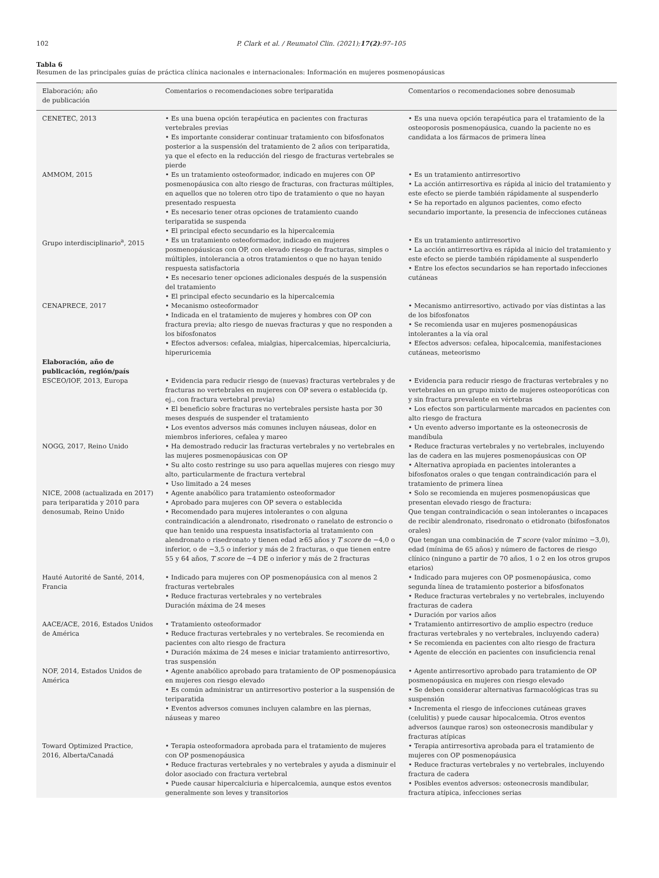102 P. Clark et al. / Reumatol Clin. (2021);17(2):97–105
Tabla 6
Resumen de las principales guías de práctica clínica nacionales e internacionales: Información en mujeres posmenopáusicas
| Elaboración; año de publicación | Comentarios o recomendaciones sobre teriparatida | Comentarios o recomendaciones sobre denosumab |
| --- | --- | --- |
| CENETEC, 2013 | • Es una buena opción terapéutica en pacientes con fracturas vertebrales previas • Es importante considerar continuar tratamiento con bifosfonatos posterior a la suspensión del tratamiento de 2 años con teriparatida, ya que el efecto en la reducción del riesgo de fracturas vertebrales se pierde | • Es una nueva opción terapéutica para el tratamiento de la osteoporosis posmenopáusica, cuando la paciente no es candidata a los fármacos de primera línea |
| AMMOM, 2015 | • Es un tratamiento osteoformador, indicado en mujeres con OP posmenopáusica con alto riesgo de fracturas, con fracturas múltiples, en aquellos que no toleren otro tipo de tratamiento o que no hayan presentado respuesta • Es necesario tener otras opciones de tratamiento cuando teriparatida se suspenda • El principal efecto secundario es la hipercalcemia | • Es un tratamiento antirresortivo • La acción antirresortiva es rápida al inicio del tratamiento y este efecto se pierde también rápidamente al suspenderlo • Se ha reportado en algunos pacientes, como efecto secundario importante, la presencia de infecciones cutáneas |
| Grupo interdisciplinario<sup>a</sup>, 2015 | • Es un tratamiento osteoformador, indicado en mujeres posmenopáusicas con OP, con elevado riesgo de fracturas, simples o múltiples, intolerancia a otros tratamientos o que no hayan tenido respuesta satisfactoria • Es necesario tener opciones adicionales después de la suspensión del tratamiento • El principal efecto secundario es la hipercalcemia | • Es un tratamiento antirresortivo • La acción antirresortiva es rápida al inicio del tratamiento y este efecto se pierde también rápidamente al suspenderlo • Entre los efectos secundarios se han reportado infecciones cutáneas |
| CENAPRECE, 2017 | • Mecanismo osteoformador • Indicada en el tratamiento de mujeres y hombres con OP con fractura previa; alto riesgo de nuevas fracturas y que no responden a los bifosfonatos • Efectos adversos: cefalea, mialgias, hipercalcemias, hipercalciuria, hiperuricemia | • Mecanismo antirresortivo, activado por vías distintas a las de los bifosfonatos • Se recomienda usar en mujeres posmenopáusicas intolerantes a la vía oral • Efectos adversos: cefalea, hipocalcemia, manifestaciones cutáneas, meteorismo |
| Elaboración, año de publicación, región/país | | |
| ESCEO/IOF, 2013, Europa | • Evidencia para reducir riesgo de (nuevas) fracturas vertebrales y de fracturas no vertebrales en mujeres con OP severa o establecida (p. ej., con fractura vertebral previa) • El beneficio sobre fracturas no vertebrales persiste hasta por 30 meses después de suspender el tratamiento • Los eventos adversos más comunes incluyen náuseas, dolor en miembros inferiores, cefalea y mareo | • Evidencia para reducir riesgo de fracturas vertebrales y no vertebrales en un grupo mixto de mujeres osteoporóticas con y sin fractura prevalente en vértebras • Los efectos son particularmente marcados en pacientes con alto riesgo de fractura • Un evento adverso importante es la osteonecrosis de mandíbula |
| NOGG, 2017, Reino Unido | • Ha demostrado reducir las fracturas vertebrales y no vertebrales en las mujeres posmenopáusicas con OP • Su alto costo restringe su uso para aquellas mujeres con riesgo muy alto, particularmente de fractura vertebral • Uso limitado a 24 meses | • Reduce fracturas vertebrales y no vertebrales, incluyendo las de cadera en las mujeres posmenopáusicas con OP • Alternativa apropiada en pacientes intolerantes a bifosfonatos orales o que tengan contraindicación para el tratamiento de primera línea |
| NICE, 2008 (actualizada en 2017) para teriparatida y 2010 para denosumab, Reino Unido | • Agente anabólico para tratamiento osteoformador • Aprobado para mujeres con OP severa o establecida • Recomendado para mujeres intolerantes o con alguna contraindicación a alendronato, risedronato o ranelato de estroncio o que han tenido una respuesta insatisfactoria al tratamiento con alendronato o risedronato y tienen edad ≥65 años y T score de −4,0 o inferior, o de −3,5 o inferior y más de 2 fracturas, o que tienen entre 55 y 64 años, T score de −4 DE o inferior y más de 2 fracturas | • Solo se recomienda en mujeres posmenopáusicas que presentan elevado riesgo de fractura: Que tengan contraindicación o sean intolerantes o incapaces de recibir alendronato, risedronato o etidronato (bifosfonatos orales) Que tengan una combinación de T score (valor mínimo −3,0), edad (mínima de 65 años) y número de factores de riesgo clínico (ninguno a partir de 70 años, 1 o 2 en los otros grupos etarios) |
| Hauté Autorité de Santé, 2014, Francia | • Indicado para mujeres con OP posmenopáusica con al menos 2 fracturas vertebrales • Reduce fracturas vertebrales y no vertebrales Duración máxima de 24 meses | • Indicado para mujeres con OP posmenopáusica, como segunda línea de tratamiento posterior a bifosfonatos • Reduce fracturas vertebrales y no vertebrales, incluyendo fracturas de cadera • Duración por varios años |
| AACE/ACE, 2016, Estados Unidos de América | • Tratamiento osteoformador • Reduce fracturas vertebrales y no vertebrales. Se recomienda en pacientes con alto riesgo de fractura • Duración máxima de 24 meses e iniciar tratamiento antirresortivo, tras suspensión | • Tratamiento antirresortivo de amplio espectro (reduce fracturas vertebrales y no vertebrales, incluyendo cadera) • Se recomienda en pacientes con alto riesgo de fractura • Agente de elección en pacientes con insuficiencia renal |
| NOF, 2014, Estados Unidos de América | • Agente anabólico aprobado para tratamiento de OP posmenopáusica en mujeres con riesgo elevado • Es común administrar un antirresortivo posterior a la suspensión de teriparatida • Eventos adversos comunes incluyen calambre en las piernas, náuseas y mareo | • Agente antirresortivo aprobado para tratamiento de OP posmenopáusica en mujeres con riesgo elevado • Se deben considerar alternativas farmacológicas tras su suspensión • Incrementa el riesgo de infecciones cutáneas graves (celulitis) y puede causar hipocalcemia. Otros eventos adversos (aunque raros) son osteonecrosis mandibular y fracturas atípicas |
| Toward Optimized Practice, 2016, Alberta/Canadá | • Terapia osteoformadora aprobada para el tratamiento de mujeres con OP posmenopáusica • Reduce fracturas vertebrales y no vertebrales y ayuda a disminuir el dolor asociado con fractura vertebral • Puede causar hipercalciuria e hipercalcemia, aunque estos eventos generalmente son leves y transitorios | • Terapia antirresortiva aprobada para el tratamiento de mujeres con OP posmenopáusica • Reduce fracturas vertebrales y no vertebrales, incluyendo fractura de cadera • Posibles eventos adversos: osteonecrosis mandibular, fractura atípica, infecciones serias |